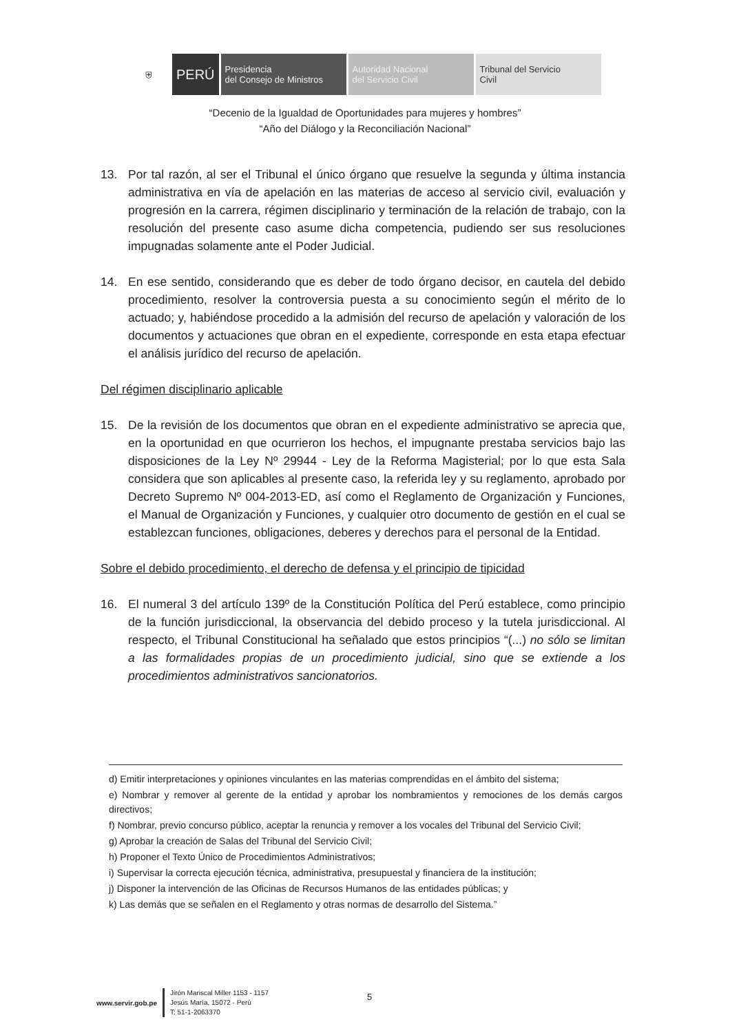⛨ PERÚ Presidencia
del Consejo de Ministros
Autoridad Nacional
del Servicio Civil
Tribunal del Servicio
Civil
“Decenio de la Igualdad de Oportunidades para mujeres y hombres”
“Año del Diálogo y la Reconciliación Nacional”
13. Por tal razón, al ser el Tribunal el único órgano que resuelve la segunda y última instancia administrativa en vía de apelación en las materias de acceso al servicio civil, evaluación y progresión en la carrera, régimen disciplinario y terminación de la relación de trabajo, con la resolución del presente caso asume dicha competencia, pudiendo ser sus resoluciones impugnadas solamente ante el Poder Judicial.
14. En ese sentido, considerando que es deber de todo órgano decisor, en cautela del debido procedimiento, resolver la controversia puesta a su conocimiento según el mérito de lo actuado; y, habiéndose procedido a la admisión del recurso de apelación y valoración de los documentos y actuaciones que obran en el expediente, corresponde en esta etapa efectuar el análisis jurídico del recurso de apelación.
Del régimen disciplinario aplicable
15. De la revisión de los documentos que obran en el expediente administrativo se aprecia que, en la oportunidad en que ocurrieron los hechos, el impugnante prestaba servicios bajo las disposiciones de la Ley Nº 29944 - Ley de la Reforma Magisterial; por lo que esta Sala considera que son aplicables al presente caso, la referida ley y su reglamento, aprobado por Decreto Supremo Nº 004-2013-ED, así como el Reglamento de Organización y Funciones, el Manual de Organización y Funciones, y cualquier otro documento de gestión en el cual se establezcan funciones, obligaciones, deberes y derechos para el personal de la Entidad.
Sobre el debido procedimiento, el derecho de defensa y el principio de tipicidad
16. El numeral 3 del artículo 139º de la Constitución Política del Perú establece, como principio de la función jurisdiccional, la observancia del debido proceso y la tutela jurisdiccional. Al respecto, el Tribunal Constitucional ha señalado que estos principios “(...) no sólo se limitan a las formalidades propias de un procedimiento judicial, sino que se extiende a los procedimientos administrativos sancionatorios.
d) Emitir interpretaciones y opiniones vinculantes en las materias comprendidas en el ámbito del sistema;
e) Nombrar y remover al gerente de la entidad y aprobar los nombramientos y remociones de los demás cargos directivos;
f) Nombrar, previo concurso público, aceptar la renuncia y remover a los vocales del Tribunal del Servicio Civil;
g) Aprobar la creación de Salas del Tribunal del Servicio Civil;
h) Proponer el Texto Único de Procedimientos Administrativos;
i) Supervisar la correcta ejecución técnica, administrativa, presupuestal y financiera de la institución;
j) Disponer la intervención de las Oficinas de Recursos Humanos de las entidades públicas; y
k) Las demás que se señalen en el Reglamento y otras normas de desarrollo del Sistema.”
www.servir.gob.pe
Jirón Mariscal Miller 1153 - 1157
Jesús María, 15072 - Perú
T: 51-1-2063370
5